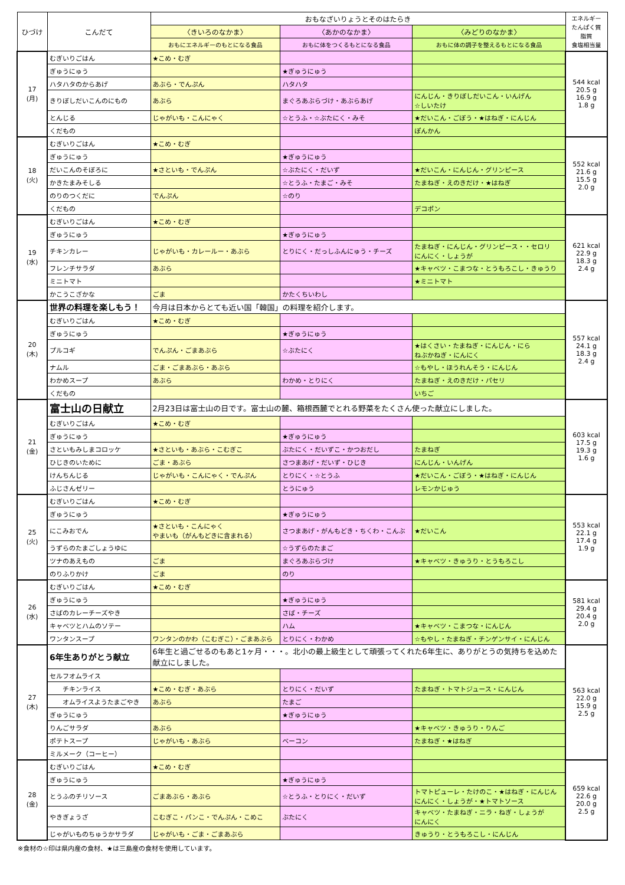| ひづけ | こんだて | おもなざいりょうとそのはたらき | | | エネルギー たんぱく質 脂質 食塩相当量 |
| --- | --- | --- | --- | --- | --- |
| | | 〈きいろのなかま〉 | 〈あかのなかま〉 | 〈みどりのなかま〉 | |
| | | おもにエネルギーのもとになる食品 | おもに体をつくるもとになる食品 | おもに体の調子を整えるもとになる食品 | |
| 17 (月) | むぎいりごはん | ★こめ・むぎ | | | 544 kcal 20.5 g 16.9 g 1.8 g |
| | ぎゅうにゅう | | ★ぎゅうにゅう | | |
| | ハタハタのからあげ | あぶら・でんぷん | ハタハタ | | |
| | きりぼしだいこんのにもの | あぶら | まぐろあぶらづけ・あぶらあげ | にんじん・きりぼしだいこん・いんげん ☆しいたけ | |
| | とんじる | じゃがいも・こんにゃく | ☆とうふ・☆ぶたにく・みそ | ★だいこん・ごぼう・★はねぎ・にんじん | |
| | くだもの | | | ぽんかん | |
| 18 (火) | むぎいりごはん | ★こめ・むぎ | | | 552 kcal 21.6 g 15.5 g 2.0 g |
| | ぎゅうにゅう | | ★ぎゅうにゅう | | |
| | だいこんのそぼろに | ★さといも・でんぷん | ☆ぶたにく・だいず | ★だいこん・にんじん・グリンピース | |
| | かきたまみそしる | | ☆とうふ・たまご・みそ | たまねぎ・えのきだけ・★はねぎ | |
| | のりのつくだに | でんぷん | ☆のり | | |
| | くだもの | | | デコポン | |
| 19 (水) | むぎいりごはん | ★こめ・むぎ | | | 621 kcal 22.9 g 18.3 g 2.4 g |
| | ぎゅうにゅう | | ★ぎゅうにゅう | | |
| | チキンカレー | じゃがいも・カレールー・あぶら | とりにく・だっしふんにゅう・チーズ | たまねぎ・にんじん・グリンピース・・セロリ にんにく・しょうが | |
| | フレンチサラダ | あぶら | | ★キャベツ・こまつな・とうもろこし・きゅうり | |
| | ミニトマト | | | ★ミニトマト | |
| | かこうこざかな | ごま | かたくちいわし | | |
| 20 (木) | 世界の料理を楽しもう！ | 今月は日本からとても近い国「韓国」の料理を紹介します。 | | | 557 kcal 24.1 g 18.3 g 2.4 g |
| | むぎいりごはん | ★こめ・むぎ | | | |
| | ぎゅうにゅう | | ★ぎゅうにゅう | | |
| | プルコギ | でんぷん・ごまあぶら | ☆ぶたにく | ★はくさい・たまねぎ・にんじん・にら ねぶかねぎ・にんにく | |
| | ナムル | ごま・ごまあぶら・あぶら | | ☆もやし・ほうれんそう・にんじん | |
| | わかめスープ | あぶら | わかめ・とりにく | たまねぎ・えのきだけ・パセリ | |
| | くだもの | | | いちご | |
| 21 (金) | 富士山の日献立 | 2月23日は富士山の日です。富士山の麓、箱根西麓でとれる野菜をたくさん使った献立にしました。 | | | 603 kcal 17.5 g 19.3 g 1.6 g |
| | むぎいりごはん | ★こめ・むぎ | | | |
| | ぎゅうにゅう | | ★ぎゅうにゅう | | |
| | さといもみしまコロッケ | ★さといも・あぶら・こむぎこ | ぶたにく・だいずこ・かつおだし | たまねぎ | |
| | ひじきのいために | ごま・あぶら | さつまあげ・だいず・ひじき | にんじん・いんげん | |
| | けんちんじる | じゃがいも・こんにゃく・でんぷん | とりにく・☆とうふ | ★だいこん・ごぼう・★はねぎ・にんじん | |
| | ふじさんゼリー | | とうにゅう | レモンかじゅう | |
| 25 (火) | むぎいりごはん | ★こめ・むぎ | | | 553 kcal 22.1 g 17.4 g 1.9 g |
| | ぎゅうにゅう | | ★ぎゅうにゅう | | |
| | にこみおでん | ★さといも・こんにゃく やまいも（がんもどきに含まれる） | さつまあげ・がんもどき・ちくわ・こんぶ | ★だいこん | |
| | うずらのたまごしょうゆに | | ☆うずらのたまご | | |
| | ツナのあえもの | ごま | まぐろあぶらづけ | ★キャベツ・きゅうり・とうもろこし | |
| | のりふりかけ | ごま | のり | | |
| 26 (水) | むぎいりごはん | ★こめ・むぎ | | | 581 kcal 29.4 g 20.4 g 2.0 g |
| | ぎゅうにゅう | | ★ぎゅうにゅう | | |
| | さばのカレーチーズやき | | さば・チーズ | | |
| | キャベツとハムのソテー | | ハム | ★キャベツ・こまつな・にんじん | |
| | ワンタンスープ | ワンタンのかわ（こむぎこ）・ごまあぶら | とりにく・わかめ | ☆もやし・たまねぎ・チンゲンサイ・にんじん | |
| 27 (木) | 6年生ありがとう献立 | 6年生と過ごせるのもあと1ヶ月・・・。北小の最上級生として頑張ってくれた6年生に、ありがとうの気持ちを込めた献立にしました。 | | | 563 kcal 22.0 g 15.9 g 2.5 g |
| | セルフオムライス | | | | |
| | チキンライス | ★こめ・むぎ・あぶら | とりにく・だいず | たまねぎ・トマトジュース・にんじん | |
| | オムライスようたまごやき | あぶら | たまご | | |
| | ぎゅうにゅう | | ★ぎゅうにゅう | | |
| | りんごサラダ | あぶら | | ★キャベツ・きゅうり・りんご | |
| | ポテトスープ | じゃがいも・あぶら | ベーコン | たまねぎ・★はねぎ | |
| | ミルメーク（コーヒー） | | | | |
| 28 (金) | むぎいりごはん | ★こめ・むぎ | | | 659 kcal 22.6 g 20.0 g 2.5 g |
| | ぎゅうにゅう | | ★ぎゅうにゅう | | |
| | とうふのチリソース | ごまあぶら・あぶら | ☆とうふ・とりにく・だいず | トマトピューレ・たけのこ・★はねぎ・にんじん にんにく・しょうが・★トマトソース | |
| | やきぎょうざ | こむぎこ・パンこ・でんぷん・こめこ | ぶたにく | キャベツ・たまねぎ・ニラ・ねぎ・しょうが にんにく | |
| | じゃがいものちゅうかサラダ | じゃがいも・ごま・ごまあぶら | | きゅうり・とうもろこし・にんじん | |
※食材の☆印は県内産の食材、★は三島産の食材を使用しています。